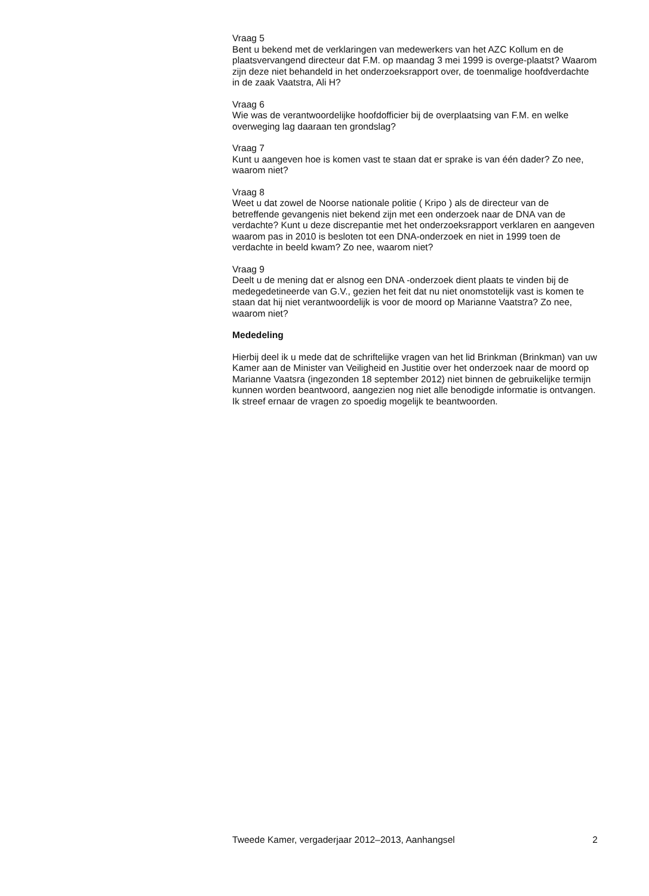Vraag 5
Bent u bekend met de verklaringen van medewerkers van het AZC Kollum en de plaatsvervangend directeur dat F.M. op maandag 3 mei 1999 is overge-plaatst? Waarom zijn deze niet behandeld in het onderzoeksrapport over, de toenmalige hoofdverdachte in de zaak Vaatstra, Ali H?
Vraag 6
Wie was de verantwoordelijke hoofdofficier bij de overplaatsing van F.M. en welke overweging lag daaraan ten grondslag?
Vraag 7
Kunt u aangeven hoe is komen vast te staan dat er sprake is van één dader? Zo nee, waarom niet?
Vraag 8
Weet u dat zowel de Noorse nationale politie ( Kripo ) als de directeur van de betreffende gevangenis niet bekend zijn met een onderzoek naar de DNA van de verdachte? Kunt u deze discrepantie met het onderzoeksrapport verklaren en aangeven waarom pas in 2010 is besloten tot een DNA-onderzoek en niet in 1999 toen de verdachte in beeld kwam? Zo nee, waarom niet?
Vraag 9
Deelt u de mening dat er alsnog een DNA -onderzoek dient plaats te vinden bij de medegedetineerde van G.V., gezien het feit dat nu niet onomstotelijk vast is komen te staan dat hij niet verantwoordelijk is voor de moord op Marianne Vaatstra? Zo nee, waarom niet?
Mededeling
Hierbij deel ik u mede dat de schriftelijke vragen van het lid Brinkman (Brinkman) van uw Kamer aan de Minister van Veiligheid en Justitie over het onderzoek naar de moord op Marianne Vaatsra (ingezonden 18 september 2012) niet binnen de gebruikelijke termijn kunnen worden beantwoord, aangezien nog niet alle benodigde informatie is ontvangen. Ik streef ernaar de vragen zo spoedig mogelijk te beantwoorden.
Tweede Kamer, vergaderjaar 2012–2013, Aanhangsel 2